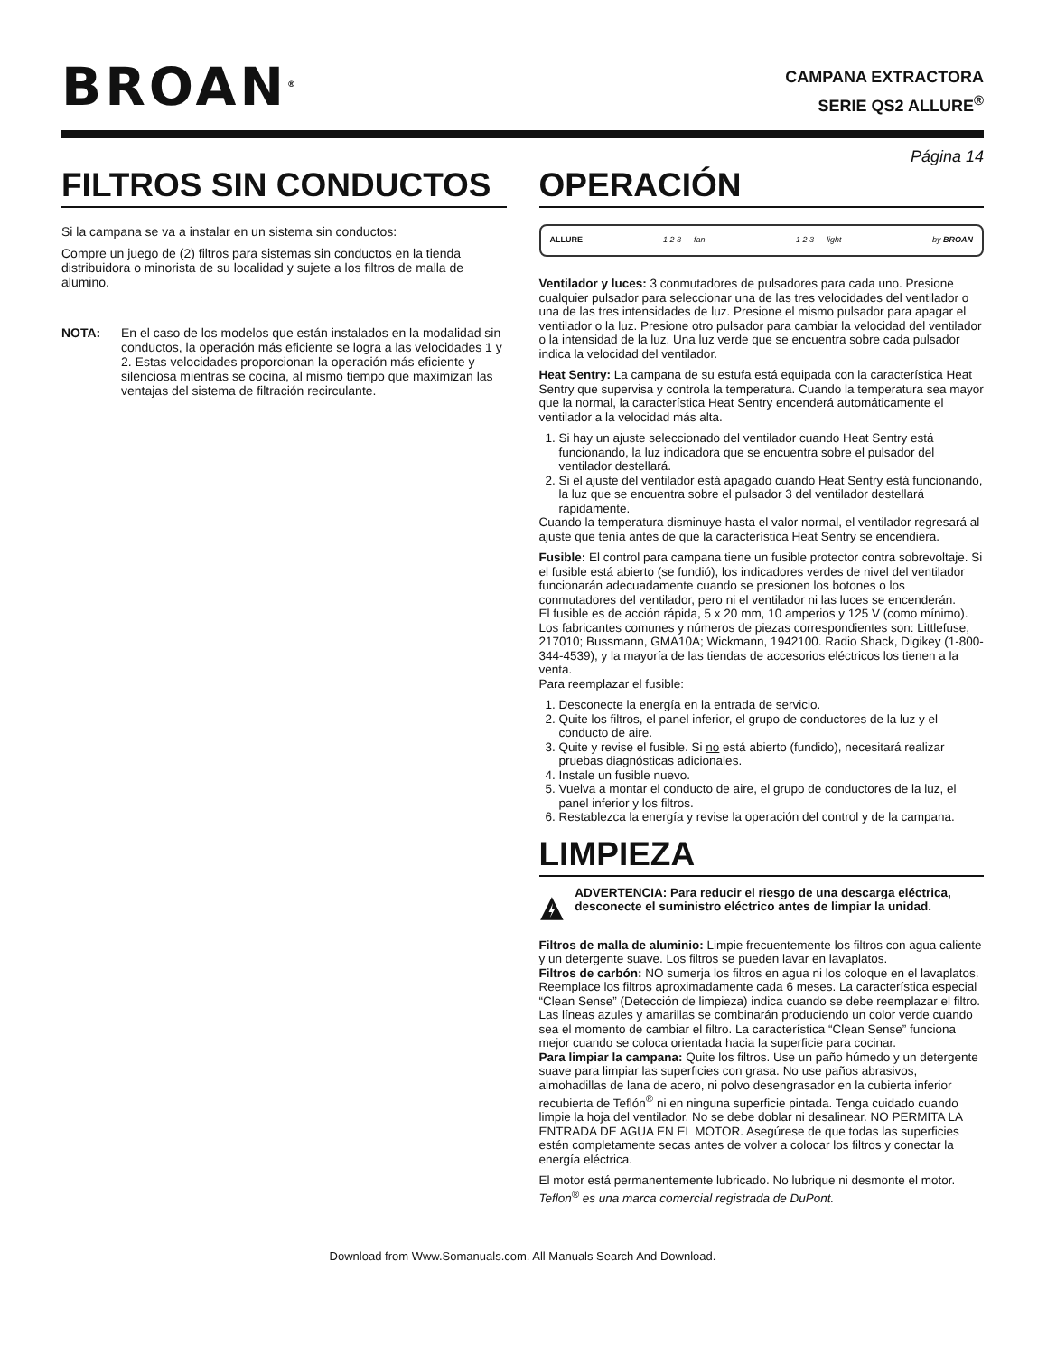BROAN<sup>®</sup>
CAMPANA EXTRACTORA
SERIE QS2 ALLURE<sup>®</sup>
Página 14
FILTROS SIN CONDUCTOS
Si la campana se va a instalar en un sistema sin conductos:
Compre un juego de (2) filtros para sistemas sin conductos en la tienda distribuidora o minorista de su localidad y sujete a los filtros de malla de alumino.
NOTA: En el caso de los modelos que están instalados en la modalidad sin conductos, la operación más eficiente se logra a las velocidades 1 y 2. Estas velocidades proporcionan la operación más eficiente y silenciosa mientras se cocina, al mismo tiempo que maximizan las ventajas del sistema de filtración recirculante.
OPERACIÓN
ALLURE 1 2 3 — fan — 1 2 3 — light — by BROAN
Ventilador y luces: 3 conmutadores de pulsadores para cada uno. Presione cualquier pulsador para seleccionar una de las tres velocidades del ventilador o una de las tres intensidades de luz. Presione el mismo pulsador para apagar el ventilador o la luz. Presione otro pulsador para cambiar la velocidad del ventilador o la intensidad de la luz. Una luz verde que se encuentra sobre cada pulsador indica la velocidad del ventilador.
Heat Sentry: La campana de su estufa está equipada con la característica Heat Sentry que supervisa y controla la temperatura. Cuando la temperatura sea mayor que la normal, la característica Heat Sentry encenderá automáticamente el ventilador a la velocidad más alta.
1. Si hay un ajuste seleccionado del ventilador cuando Heat Sentry está funcionando, la luz indicadora que se encuentra sobre el pulsador del ventilador destellará.
2. Si el ajuste del ventilador está apagado cuando Heat Sentry está funcionando, la luz que se encuentra sobre el pulsador 3 del ventilador destellará rápidamente.
Cuando la temperatura disminuye hasta el valor normal, el ventilador regresará al ajuste que tenía antes de que la característica Heat Sentry se encendiera.
Fusible: El control para campana tiene un fusible protector contra sobrevoltaje. Si el fusible está abierto (se fundió), los indicadores verdes de nivel del ventilador funcionarán adecuadamente cuando se presionen los botones o los conmutadores del ventilador, pero ni el ventilador ni las luces se encenderán.
El fusible es de acción rápida, 5 x 20 mm, 10 amperios y 125 V (como mínimo). Los fabricantes comunes y números de piezas correspondientes son: Littlefuse, 217010; Bussmann, GMA10A; Wickmann, 1942100. Radio Shack, Digikey (1-800-344-4539), y la mayoría de las tiendas de accesorios eléctricos los tienen a la venta.
Para reemplazar el fusible:
1. Desconecte la energía en la entrada de servicio.
2. Quite los filtros, el panel inferior, el grupo de conductores de la luz y el conducto de aire.
3. Quite y revise el fusible. Si no está abierto (fundido), necesitará realizar pruebas diagnósticas adicionales.
4. Instale un fusible nuevo.
5. Vuelva a montar el conducto de aire, el grupo de conductores de la luz, el panel inferior y los filtros.
6. Restablezca la energía y revise la operación del control y de la campana.
LIMPIEZA
ADVERTENCIA: Para reducir el riesgo de una descarga eléctrica, desconecte el suministro eléctrico antes de limpiar la unidad.
Filtros de malla de aluminio: Limpie frecuentemente los filtros con agua caliente y un detergente suave. Los filtros se pueden lavar en lavaplatos.
Filtros de carbón: NO sumerja los filtros en agua ni los coloque en el lavaplatos. Reemplace los filtros aproximadamente cada 6 meses. La característica especial “Clean Sense” (Detección de limpieza) indica cuando se debe reemplazar el filtro. Las líneas azules y amarillas se combinarán produciendo un color verde cuando sea el momento de cambiar el filtro. La característica “Clean Sense” funciona mejor cuando se coloca orientada hacia la superficie para cocinar.
Para limpiar la campana: Quite los filtros. Use un paño húmedo y un detergente suave para limpiar las superficies con grasa. No use paños abrasivos, almohadillas de lana de acero, ni polvo desengrasador en la cubierta inferior recubierta de Teflón<sup>®</sup> ni en ninguna superficie pintada. Tenga cuidado cuando limpie la hoja del ventilador. No se debe doblar ni desalinear. NO PERMITA LA ENTRADA DE AGUA EN EL MOTOR. Asegúrese de que todas las superficies estén completamente secas antes de volver a colocar los filtros y conectar la energía eléctrica.
El motor está permanentemente lubricado. No lubrique ni desmonte el motor.
Teflon<sup>®</sup> es una marca comercial registrada de DuPont.
Download from Www.Somanuals.com. All Manuals Search And Download.